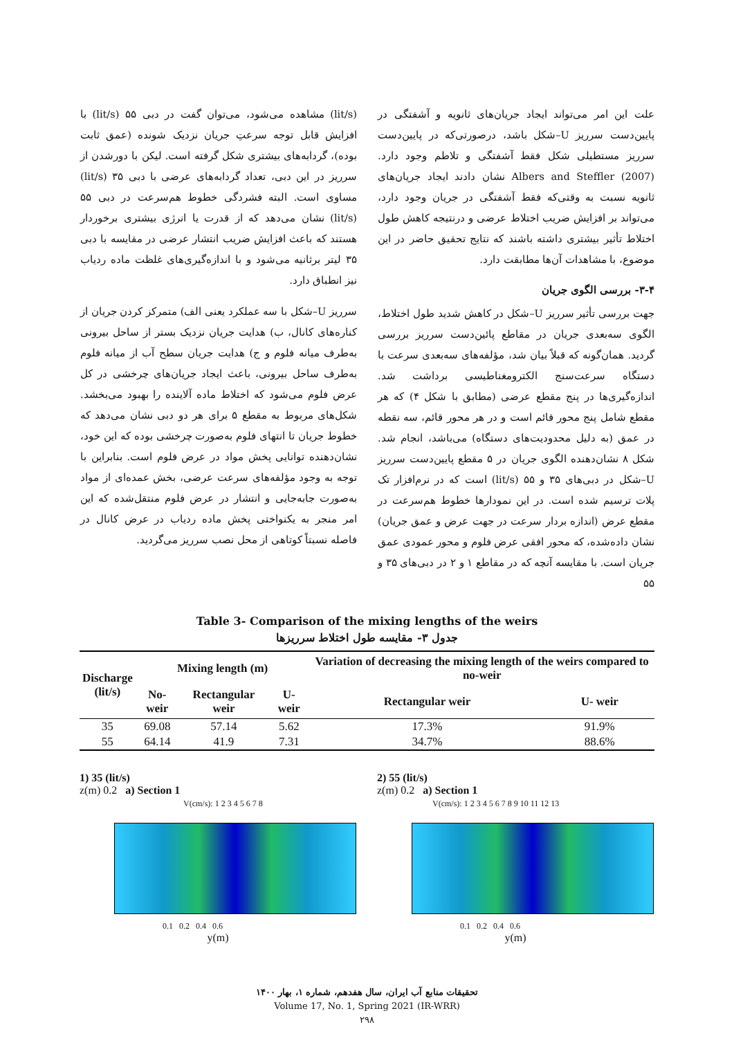علت این امر می‌تواند ایجاد جریان‌های ثانویه و آشفتگی در پایین‌دست سرریز U–شکل باشد، درصورتی‌که در پایین‌دست سرریز مستطیلی شکل فقط آشفتگی و تلاطم وجود دارد. Albers and Steffler (2007) نشان دادند ایجاد جریان‌های ثانویه نسبت به وقتی‌که فقط آشفتگی در جریان وجود دارد، می‌تواند بر افزایش ضریب اختلاط عرضی و درنتیجه کاهش طول اختلاط تأثیر بیشتری داشته باشند که نتایج تحقیق حاضر در این موضوع، با مشاهدات آن‌ها مطابقت دارد.
۳-۴- بررسی الگوی جریان
جهت بررسی تأثیر سرریز U–شکل در کاهش شدید طول اختلاط، الگوی سه‌بعدی جریان در مقاطع پائین‌دست سرریز بررسی گردید. همان‌گونه که قبلاً بیان شد، مؤلفه‌های سه‌بعدی سرعت با دستگاه سرعت‌سنج الکترومغناطیسی برداشت شد. اندازه‌گیری‌ها در پنج مقطع عرضی (مطابق با شکل ۴) که هر مقطع شامل پنج محور قائم است و در هر محور قائم، سه نقطه در عمق (به دلیل محدودیت‌های دستگاه) می‌باشد، انجام شد. شکل ۸ نشان‌دهنده الگوی جریان در ۵ مقطع پایین‌دست سرریز U–شکل در دبی‌های ۳۵ و ۵۵ (lit/s) است که در نرم‌افزار تک پلات ترسیم شده است. در این نمودارها خطوط هم‌سرعت در مقطع عرض (اندازه بردار سرعت در جهت عرض و عمق جریان) نشان داده‌شده، که محور افقی عرض فلوم و محور عمودی عمق جریان است. با مقایسه آنچه که در مقاطع ۱ و ۲ در دبی‌های ۳۵ و ۵۵
(lit/s) مشاهده می‌شود، می‌توان گفت در دبی ۵۵ (lit/s) با افزایش قابل توجه سرعتِ جریان نزدیک شونده (عمق ثابت بوده)، گردابه‌های بیشتری شکل گرفته است. لیکن با دورشدن از سرریز در این دبی، تعداد گردابه‌های عرضی با دبی ۳۵ (lit/s) مساوی است. البته فشردگی خطوط هم‌سرعت در دبی ۵۵ (lit/s) نشان می‌دهد که از قدرت یا انرژی بیشتری برخوردار هستند که باعث افزایش ضریب انتشار عرضی در مقایسه با دبی ۳۵ لیتر برثانیه می‌شود و با اندازه‌گیری‌های غلظت ماده ردیاب نیز انطباق دارد.
سرریز U–شکل با سه عملکرد یعنی الف) متمرکز کردن جریان از کناره‌های کانال، ب) هدایت جریان نزدیک بستر از ساحل بیرونی به‌طرف میانه فلوم و ج) هدایت جریان سطح آب از میانه فلوم به‌طرف ساحل بیرونی، باعث ایجاد جریان‌های چرخشی در کل عرض فلوم می‌شود که اختلاط ماده آلاینده را بهبود می‌بخشد. شکل‌های مربوط به مقطع ۵ برای هر دو دبی نشان می‌دهد که خطوط جریان تا انتهای فلوم به‌صورت چرخشی بوده که این خود، نشان‌دهنده توانایی پخش مواد در عرض فلوم است. بنابراین با توجه به وجود مؤلفه‌های سرعت عرضی، بخش عمده‌ای از مواد به‌صورت جابه‌جایی و انتشار در عرض فلوم منتقل‌شده که این امر منجر به یکنواختی پخش ماده ردیاب در عرض کانال در فاصله نسبتاً کوتاهی از محل نصب سرریز می‌گردید.
Table 3- Comparison of the mixing lengths of the weirs
جدول ۳- مقایسه طول اختلاط سرریزها
| Discharge (lit/s) | Mixing length (m) | | | Variation of decreasing the mixing length of the weirs compared to no-weir | |
| --- | --- | --- | --- | --- | --- |
| | No-weir | Rectangular weir | U- weir | Rectangular weir | U- weir |
| 35 | 69.08 | 57.14 | 5.62 | 17.3% | 91.9% |
| 55 | 64.14 | 41.9 | 7.31 | 34.7% | 88.6% |
1) 35 (lit/s)
z(m) 0.2 a) Section 1
V(cm/s): 1 2 3 4 5 6 7 8
0.1 0.2 0.4 0.6
y(m)
2) 55 (lit/s)
z(m) 0.2 a) Section 1
V(cm/s): 1 2 3 4 5 6 7 8 9 10 11 12 13
0.1 0.2 0.4 0.6
y(m)
تحقیقات منابع آب ایران، سال هفدهم، شماره ۱، بهار ۱۴۰۰
Volume 17, No. 1, Spring 2021 (IR-WRR)
۲۹۸